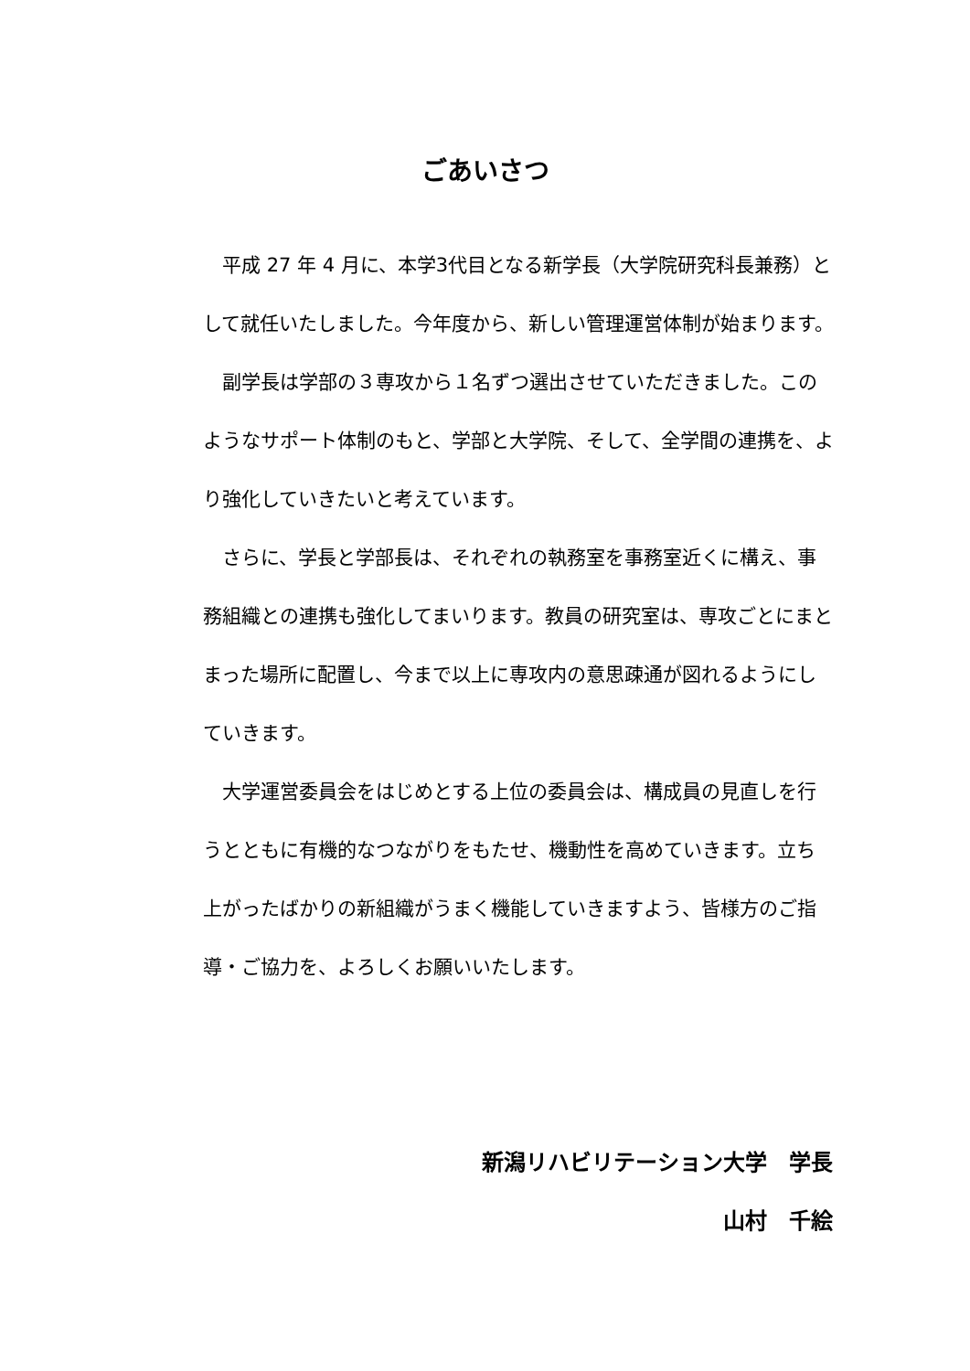ごあいさつ
平成 27 年 4 月に、本学3代目となる新学長（大学院研究科長兼務）として就任いたしました。今年度から、新しい管理運営体制が始まります。
副学長は学部の３専攻から１名ずつ選出させていただきました。このようなサポート体制のもと、学部と大学院、そして、全学間の連携を、より強化していきたいと考えています。
さらに、学長と学部長は、それぞれの執務室を事務室近くに構え、事務組織との連携も強化してまいります。教員の研究室は、専攻ごとにまとまった場所に配置し、今まで以上に専攻内の意思疎通が図れるようにしていきます。
大学運営委員会をはじめとする上位の委員会は、構成員の見直しを行うとともに有機的なつながりをもたせ、機動性を高めていきます。立ち上がったばかりの新組織がうまく機能していきますよう、皆様方のご指導・ご協力を、よろしくお願いいたします。
新潟リハビリテーション大学　学長
山村　千絵